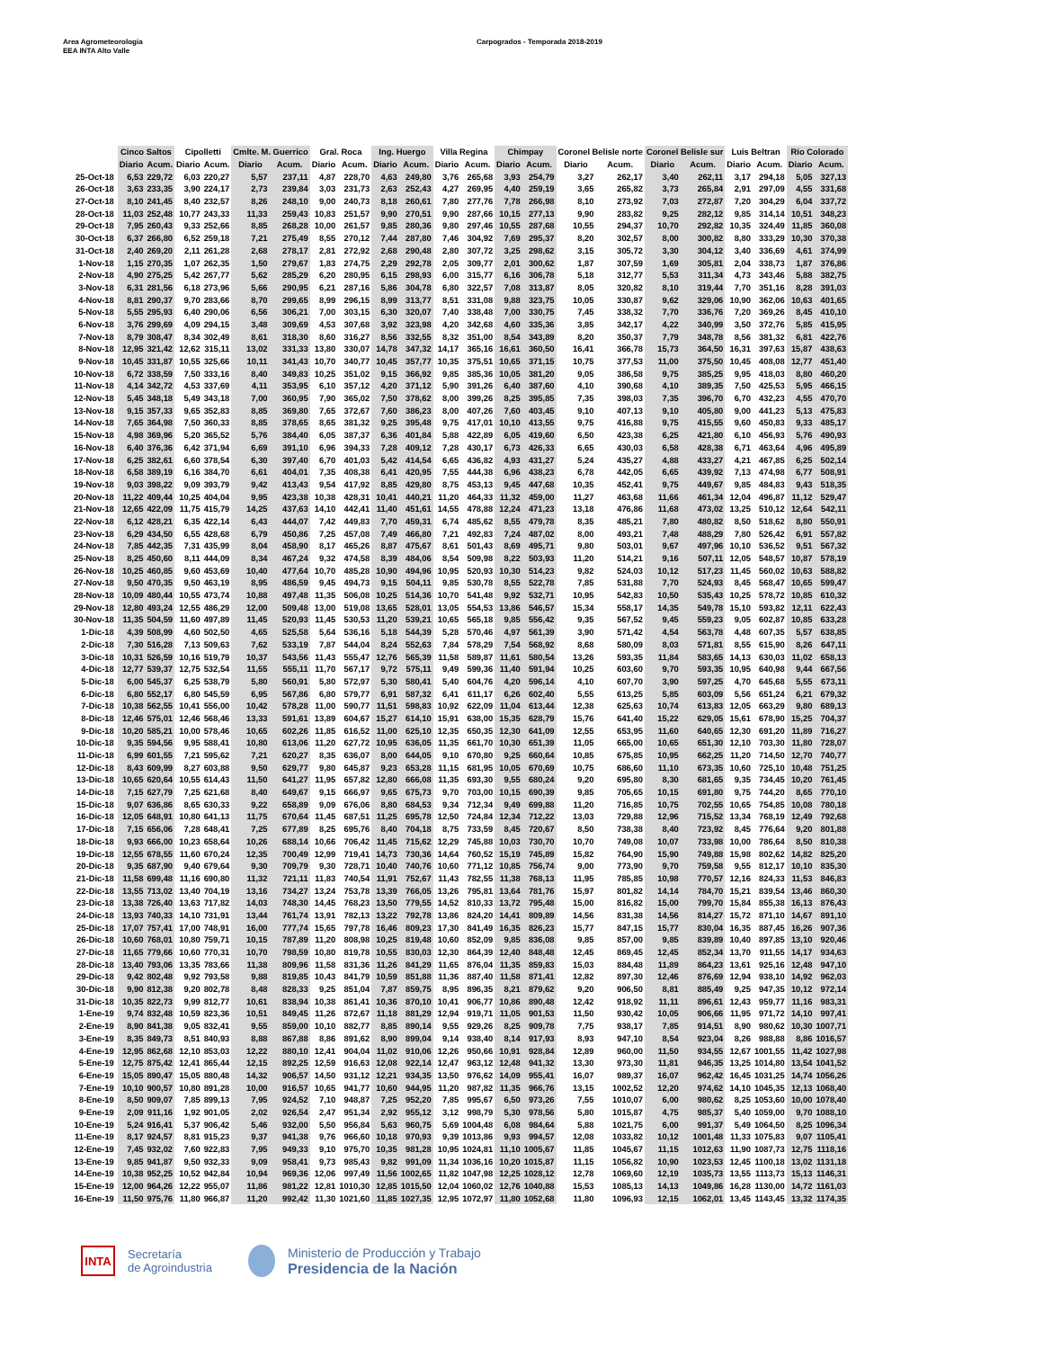Area Agrometeorologia
EEA INTA Alto Valle
Carpogrados - Temporada 2018-2019
| | Cinco Saltos | | Cipolletti | | Cmlte. M. Guerrico | | Gral. Roca | | Ing. Huergo | | Villa Regina | | Chimpay | | Coronel Belisle norte | | Coronel Belisle sur | | Luis Beltran | | Río Colorado | |
| --- | --- | --- | --- | --- | --- | --- | --- | --- | --- | --- | --- | --- | --- | --- | --- | --- | --- | --- | --- | --- | --- | --- |
| | Diario | Acum. | Diario | Acum. | Diario | Acum. | Diario | Acum. | Diario | Acum. | Diario | Acum. | Diario | Acum. | Diario | Acum. | Diario | Acum. | Diario | Acum. | Diario | Acum. |
| 25-Oct-18 | 6,53 | 229,72 | 6,03 | 220,27 | 5,57 | 237,11 | 4,87 | 228,70 | 4,63 | 249,80 | 3,76 | 265,68 | 3,93 | 254,79 | 3,27 | 262,17 | 3,40 | 262,11 | 3,17 | 294,18 | 5,05 | 327,13 |
| 26-Oct-18 | 3,63 | 233,35 | 3,90 | 224,17 | 2,73 | 239,84 | 3,03 | 231,73 | 2,63 | 252,43 | 4,27 | 269,95 | 4,40 | 259,19 | 3,65 | 265,82 | 3,73 | 265,84 | 2,91 | 297,09 | 4,55 | 331,68 |
| 27-Oct-18 | 8,10 | 241,45 | 8,40 | 232,57 | 8,26 | 248,10 | 9,00 | 240,73 | 8,18 | 260,61 | 7,80 | 277,76 | 7,78 | 266,98 | 8,10 | 273,92 | 7,03 | 272,87 | 7,20 | 304,29 | 6,04 | 337,72 |
| 28-Oct-18 | 11,03 | 252,48 | 10,77 | 243,33 | 11,33 | 259,43 | 10,83 | 251,57 | 9,90 | 270,51 | 9,90 | 287,66 | 10,15 | 277,13 | 9,90 | 283,82 | 9,25 | 282,12 | 9,85 | 314,14 | 10,51 | 348,23 |
| 29-Oct-18 | 7,95 | 260,43 | 9,33 | 252,66 | 8,85 | 268,28 | 10,00 | 261,57 | 9,85 | 280,36 | 9,80 | 297,46 | 10,55 | 287,68 | 10,55 | 294,37 | 10,70 | 292,82 | 10,35 | 324,49 | 11,85 | 360,08 |
| 30-Oct-18 | 6,37 | 266,80 | 6,52 | 259,18 | 7,21 | 275,49 | 8,55 | 270,12 | 7,44 | 287,80 | 7,46 | 304,92 | 7,69 | 295,37 | 8,20 | 302,57 | 8,00 | 300,82 | 8,80 | 333,29 | 10,30 | 370,38 |
| 31-Oct-18 | 2,40 | 269,20 | 2,11 | 261,28 | 2,68 | 278,17 | 2,81 | 272,92 | 2,68 | 290,48 | 2,80 | 307,72 | 3,25 | 298,62 | 3,15 | 305,72 | 3,30 | 304,12 | 3,40 | 336,69 | 4,61 | 374,99 |
| 1-Nov-18 | 1,15 | 270,35 | 1,07 | 262,35 | 1,50 | 279,67 | 1,83 | 274,75 | 2,29 | 292,78 | 2,05 | 309,77 | 2,01 | 300,62 | 1,87 | 307,59 | 1,69 | 305,81 | 2,04 | 338,73 | 1,87 | 376,86 |
| 2-Nov-18 | 4,90 | 275,25 | 5,42 | 267,77 | 5,62 | 285,29 | 6,20 | 280,95 | 6,15 | 298,93 | 6,00 | 315,77 | 6,16 | 306,78 | 5,18 | 312,77 | 5,53 | 311,34 | 4,73 | 343,46 | 5,88 | 382,75 |
| 3-Nov-18 | 6,31 | 281,56 | 6,18 | 273,96 | 5,66 | 290,95 | 6,21 | 287,16 | 5,86 | 304,78 | 6,80 | 322,57 | 7,08 | 313,87 | 8,05 | 320,82 | 8,10 | 319,44 | 7,70 | 351,16 | 8,28 | 391,03 |
| 4-Nov-18 | 8,81 | 290,37 | 9,70 | 283,66 | 8,70 | 299,65 | 8,99 | 296,15 | 8,99 | 313,77 | 8,51 | 331,08 | 9,88 | 323,75 | 10,05 | 330,87 | 9,62 | 329,06 | 10,90 | 362,06 | 10,63 | 401,65 |
| 5-Nov-18 | 5,55 | 295,93 | 6,40 | 290,06 | 6,56 | 306,21 | 7,00 | 303,15 | 6,30 | 320,07 | 7,40 | 338,48 | 7,00 | 330,75 | 7,45 | 338,32 | 7,70 | 336,76 | 7,20 | 369,26 | 8,45 | 410,10 |
| 6-Nov-18 | 3,76 | 299,69 | 4,09 | 294,15 | 3,48 | 309,69 | 4,53 | 307,68 | 3,92 | 323,98 | 4,20 | 342,68 | 4,60 | 335,36 | 3,85 | 342,17 | 4,22 | 340,99 | 3,50 | 372,76 | 5,85 | 415,95 |
| 7-Nov-18 | 8,79 | 308,47 | 8,34 | 302,49 | 8,61 | 318,30 | 8,60 | 316,27 | 8,56 | 332,55 | 8,32 | 351,00 | 8,54 | 343,89 | 8,20 | 350,37 | 7,79 | 348,78 | 8,56 | 381,32 | 6,81 | 422,76 |
| 8-Nov-18 | 12,95 | 321,42 | 12,62 | 315,11 | 13,02 | 331,33 | 13,80 | 330,07 | 14,78 | 347,32 | 14,17 | 365,16 | 16,61 | 360,50 | 16,41 | 366,78 | 15,73 | 364,50 | 16,31 | 397,63 | 15,87 | 438,63 |
| 9-Nov-18 | 10,45 | 331,87 | 10,55 | 325,66 | 10,11 | 341,43 | 10,70 | 340,77 | 10,45 | 357,77 | 10,35 | 375,51 | 10,65 | 371,15 | 10,75 | 377,53 | 11,00 | 375,50 | 10,45 | 408,08 | 12,77 | 451,40 |
| 10-Nov-18 | 6,72 | 338,59 | 7,50 | 333,16 | 8,40 | 349,83 | 10,25 | 351,02 | 9,15 | 366,92 | 9,85 | 385,36 | 10,05 | 381,20 | 9,05 | 386,58 | 9,75 | 385,25 | 9,95 | 418,03 | 8,80 | 460,20 |
| 11-Nov-18 | 4,14 | 342,72 | 4,53 | 337,69 | 4,11 | 353,95 | 6,10 | 357,12 | 4,20 | 371,12 | 5,90 | 391,26 | 6,40 | 387,60 | 4,10 | 390,68 | 4,10 | 389,35 | 7,50 | 425,53 | 5,95 | 466,15 |
| 12-Nov-18 | 5,45 | 348,18 | 5,49 | 343,18 | 7,00 | 360,95 | 7,90 | 365,02 | 7,50 | 378,62 | 8,00 | 399,26 | 8,25 | 395,85 | 7,35 | 398,03 | 7,35 | 396,70 | 6,70 | 432,23 | 4,55 | 470,70 |
| 13-Nov-18 | 9,15 | 357,33 | 9,65 | 352,83 | 8,85 | 369,80 | 7,65 | 372,67 | 7,60 | 386,23 | 8,00 | 407,26 | 7,60 | 403,45 | 9,10 | 407,13 | 9,10 | 405,80 | 9,00 | 441,23 | 5,13 | 475,83 |
| 14-Nov-18 | 7,65 | 364,98 | 7,50 | 360,33 | 8,85 | 378,65 | 8,65 | 381,32 | 9,25 | 395,48 | 9,75 | 417,01 | 10,10 | 413,55 | 9,75 | 416,88 | 9,75 | 415,55 | 9,60 | 450,83 | 9,33 | 485,17 |
| 15-Nov-18 | 4,98 | 369,96 | 5,20 | 365,52 | 5,76 | 384,40 | 6,05 | 387,37 | 6,36 | 401,84 | 5,88 | 422,89 | 6,05 | 419,60 | 6,50 | 423,38 | 6,25 | 421,80 | 6,10 | 456,93 | 5,76 | 490,93 |
| 16-Nov-18 | 6,40 | 376,36 | 6,42 | 371,94 | 6,69 | 391,10 | 6,96 | 394,33 | 7,28 | 409,12 | 7,28 | 430,17 | 6,73 | 426,33 | 6,65 | 430,03 | 6,58 | 428,38 | 6,71 | 463,64 | 4,96 | 495,89 |
| 17-Nov-18 | 6,25 | 382,61 | 6,60 | 378,54 | 6,30 | 397,40 | 6,70 | 401,03 | 5,42 | 414,54 | 6,65 | 436,82 | 4,93 | 431,27 | 5,24 | 435,27 | 4,88 | 433,27 | 4,21 | 467,85 | 6,25 | 502,14 |
| 18-Nov-18 | 6,58 | 389,19 | 6,16 | 384,70 | 6,61 | 404,01 | 7,35 | 408,38 | 6,41 | 420,95 | 7,55 | 444,38 | 6,96 | 438,23 | 6,78 | 442,05 | 6,65 | 439,92 | 7,13 | 474,98 | 6,77 | 508,91 |
| 19-Nov-18 | 9,03 | 398,22 | 9,09 | 393,79 | 9,42 | 413,43 | 9,54 | 417,92 | 8,85 | 429,80 | 8,75 | 453,13 | 9,45 | 447,68 | 10,35 | 452,41 | 9,75 | 449,67 | 9,85 | 484,83 | 9,43 | 518,35 |
| 20-Nov-18 | 11,22 | 409,44 | 10,25 | 404,04 | 9,95 | 423,38 | 10,38 | 428,31 | 10,41 | 440,21 | 11,20 | 464,33 | 11,32 | 459,00 | 11,27 | 463,68 | 11,66 | 461,34 | 12,04 | 496,87 | 11,12 | 529,47 |
| 21-Nov-18 | 12,65 | 422,09 | 11,75 | 415,79 | 14,25 | 437,63 | 14,10 | 442,41 | 11,40 | 451,61 | 14,55 | 478,88 | 12,24 | 471,23 | 13,18 | 476,86 | 11,68 | 473,02 | 13,25 | 510,12 | 12,64 | 542,11 |
| 22-Nov-18 | 6,12 | 428,21 | 6,35 | 422,14 | 6,43 | 444,07 | 7,42 | 449,83 | 7,70 | 459,31 | 6,74 | 485,62 | 8,55 | 479,78 | 8,35 | 485,21 | 7,80 | 480,82 | 8,50 | 518,62 | 8,80 | 550,91 |
| 23-Nov-18 | 6,29 | 434,50 | 6,55 | 428,68 | 6,79 | 450,86 | 7,25 | 457,08 | 7,49 | 466,80 | 7,21 | 492,83 | 7,24 | 487,02 | 8,00 | 493,21 | 7,48 | 488,29 | 7,80 | 526,42 | 6,91 | 557,82 |
| 24-Nov-18 | 7,85 | 442,35 | 7,31 | 435,99 | 8,04 | 458,90 | 8,17 | 465,26 | 8,87 | 475,67 | 8,61 | 501,43 | 8,69 | 495,71 | 9,80 | 503,01 | 9,67 | 497,96 | 10,10 | 536,52 | 9,51 | 567,32 |
| 25-Nov-18 | 8,25 | 450,60 | 8,11 | 444,09 | 8,34 | 467,24 | 9,32 | 474,58 | 8,39 | 484,06 | 8,54 | 509,98 | 8,22 | 503,93 | 11,20 | 514,21 | 9,16 | 507,11 | 12,05 | 548,57 | 10,87 | 578,19 |
| 26-Nov-18 | 10,25 | 460,85 | 9,60 | 453,69 | 10,40 | 477,64 | 10,70 | 485,28 | 10,90 | 494,96 | 10,95 | 520,93 | 10,30 | 514,23 | 9,82 | 524,03 | 10,12 | 517,23 | 11,45 | 560,02 | 10,63 | 588,82 |
| 27-Nov-18 | 9,50 | 470,35 | 9,50 | 463,19 | 8,95 | 486,59 | 9,45 | 494,73 | 9,15 | 504,11 | 9,85 | 530,78 | 8,55 | 522,78 | 7,85 | 531,88 | 7,70 | 524,93 | 8,45 | 568,47 | 10,65 | 599,47 |
| 28-Nov-18 | 10,09 | 480,44 | 10,55 | 473,74 | 10,88 | 497,48 | 11,35 | 506,08 | 10,25 | 514,36 | 10,70 | 541,48 | 9,92 | 532,71 | 10,95 | 542,83 | 10,50 | 535,43 | 10,25 | 578,72 | 10,85 | 610,32 |
| 29-Nov-18 | 12,80 | 493,24 | 12,55 | 486,29 | 12,00 | 509,48 | 13,00 | 519,08 | 13,65 | 528,01 | 13,05 | 554,53 | 13,86 | 546,57 | 15,34 | 558,17 | 14,35 | 549,78 | 15,10 | 593,82 | 12,11 | 622,43 |
| 30-Nov-18 | 11,35 | 504,59 | 11,60 | 497,89 | 11,45 | 520,93 | 11,45 | 530,53 | 11,20 | 539,21 | 10,65 | 565,18 | 9,85 | 556,42 | 9,35 | 567,52 | 9,45 | 559,23 | 9,05 | 602,87 | 10,85 | 633,28 |
| 1-Dic-18 | 4,39 | 508,99 | 4,60 | 502,50 | 4,65 | 525,58 | 5,64 | 536,16 | 5,18 | 544,39 | 5,28 | 570,46 | 4,97 | 561,39 | 3,90 | 571,42 | 4,54 | 563,78 | 4,48 | 607,35 | 5,57 | 638,85 |
| 2-Dic-18 | 7,30 | 516,28 | 7,13 | 509,63 | 7,62 | 533,19 | 7,87 | 544,04 | 8,24 | 552,63 | 7,84 | 578,29 | 7,54 | 568,92 | 8,68 | 580,09 | 8,03 | 571,81 | 8,55 | 615,90 | 8,26 | 647,11 |
| 3-Dic-18 | 10,31 | 526,59 | 10,16 | 519,79 | 10,37 | 543,56 | 11,43 | 555,47 | 12,76 | 565,39 | 11,58 | 589,87 | 11,61 | 580,54 | 13,26 | 593,35 | 11,84 | 583,65 | 14,13 | 630,03 | 11,02 | 658,13 |
| 4-Dic-18 | 12,77 | 539,37 | 12,75 | 532,54 | 11,55 | 555,11 | 11,70 | 567,17 | 9,72 | 575,11 | 9,49 | 599,36 | 11,40 | 591,94 | 10,25 | 603,60 | 9,70 | 593,35 | 10,95 | 640,98 | 9,44 | 667,56 |
| 5-Dic-18 | 6,00 | 545,37 | 6,25 | 538,79 | 5,80 | 560,91 | 5,80 | 572,97 | 5,30 | 580,41 | 5,40 | 604,76 | 4,20 | 596,14 | 4,10 | 607,70 | 3,90 | 597,25 | 4,70 | 645,68 | 5,55 | 673,11 |
| 6-Dic-18 | 6,80 | 552,17 | 6,80 | 545,59 | 6,95 | 567,86 | 6,80 | 579,77 | 6,91 | 587,32 | 6,41 | 611,17 | 6,26 | 602,40 | 5,55 | 613,25 | 5,85 | 603,09 | 5,56 | 651,24 | 6,21 | 679,32 |
| 7-Dic-18 | 10,38 | 562,55 | 10,41 | 556,00 | 10,42 | 578,28 | 11,00 | 590,77 | 11,51 | 598,83 | 10,92 | 622,09 | 11,04 | 613,44 | 12,38 | 625,63 | 10,74 | 613,83 | 12,05 | 663,29 | 9,80 | 689,13 |
| 8-Dic-18 | 12,46 | 575,01 | 12,46 | 568,46 | 13,33 | 591,61 | 13,89 | 604,67 | 15,27 | 614,10 | 15,91 | 638,00 | 15,35 | 628,79 | 15,76 | 641,40 | 15,22 | 629,05 | 15,61 | 678,90 | 15,25 | 704,37 |
| 9-Dic-18 | 10,20 | 585,21 | 10,00 | 578,46 | 10,65 | 602,26 | 11,85 | 616,52 | 11,00 | 625,10 | 12,35 | 650,35 | 12,30 | 641,09 | 12,55 | 653,95 | 11,60 | 640,65 | 12,30 | 691,20 | 11,89 | 716,27 |
| 10-Dic-18 | 9,35 | 594,56 | 9,95 | 588,41 | 10,80 | 613,06 | 11,20 | 627,72 | 10,95 | 636,05 | 11,35 | 661,70 | 10,30 | 651,39 | 11,05 | 665,00 | 10,65 | 651,30 | 12,10 | 703,30 | 11,80 | 728,07 |
| 11-Dic-18 | 6,99 | 601,55 | 7,21 | 595,62 | 7,21 | 620,27 | 8,35 | 636,07 | 8,00 | 644,05 | 9,10 | 670,80 | 9,25 | 660,64 | 10,85 | 675,85 | 10,95 | 662,25 | 11,20 | 714,50 | 12,70 | 740,77 |
| 12-Dic-18 | 8,43 | 609,99 | 8,27 | 603,88 | 9,50 | 629,77 | 9,80 | 645,87 | 9,23 | 653,28 | 11,15 | 681,95 | 10,05 | 670,69 | 10,75 | 686,60 | 11,10 | 673,35 | 10,60 | 725,10 | 10,48 | 751,25 |
| 13-Dic-18 | 10,65 | 620,64 | 10,55 | 614,43 | 11,50 | 641,27 | 11,95 | 657,82 | 12,80 | 666,08 | 11,35 | 693,30 | 9,55 | 680,24 | 9,20 | 695,80 | 8,30 | 681,65 | 9,35 | 734,45 | 10,20 | 761,45 |
| 14-Dic-18 | 7,15 | 627,79 | 7,25 | 621,68 | 8,40 | 649,67 | 9,15 | 666,97 | 9,65 | 675,73 | 9,70 | 703,00 | 10,15 | 690,39 | 9,85 | 705,65 | 10,15 | 691,80 | 9,75 | 744,20 | 8,65 | 770,10 |
| 15-Dic-18 | 9,07 | 636,86 | 8,65 | 630,33 | 9,22 | 658,89 | 9,09 | 676,06 | 8,80 | 684,53 | 9,34 | 712,34 | 9,49 | 699,88 | 11,20 | 716,85 | 10,75 | 702,55 | 10,65 | 754,85 | 10,08 | 780,18 |
| 16-Dic-18 | 12,05 | 648,91 | 10,80 | 641,13 | 11,75 | 670,64 | 11,45 | 687,51 | 11,25 | 695,78 | 12,50 | 724,84 | 12,34 | 712,22 | 13,03 | 729,88 | 12,96 | 715,52 | 13,34 | 768,19 | 12,49 | 792,68 |
| 17-Dic-18 | 7,15 | 656,06 | 7,28 | 648,41 | 7,25 | 677,89 | 8,25 | 695,76 | 8,40 | 704,18 | 8,75 | 733,59 | 8,45 | 720,67 | 8,50 | 738,38 | 8,40 | 723,92 | 8,45 | 776,64 | 9,20 | 801,88 |
| 18-Dic-18 | 9,93 | 666,00 | 10,23 | 658,64 | 10,26 | 688,14 | 10,66 | 706,42 | 11,45 | 715,62 | 12,29 | 745,88 | 10,03 | 730,70 | 10,70 | 749,08 | 10,07 | 733,98 | 10,00 | 786,64 | 8,50 | 810,38 |
| 19-Dic-18 | 12,55 | 678,55 | 11,60 | 670,24 | 12,35 | 700,49 | 12,99 | 719,41 | 14,73 | 730,36 | 14,64 | 760,52 | 15,19 | 745,89 | 15,82 | 764,90 | 15,90 | 749,88 | 15,98 | 802,62 | 14,82 | 825,20 |
| 20-Dic-18 | 9,35 | 687,90 | 9,40 | 679,64 | 9,30 | 709,79 | 9,30 | 728,71 | 10,40 | 740,76 | 10,60 | 771,12 | 10,85 | 756,74 | 9,00 | 773,90 | 9,70 | 759,58 | 9,55 | 812,17 | 10,10 | 835,30 |
| 21-Dic-18 | 11,58 | 699,48 | 11,16 | 690,80 | 11,32 | 721,11 | 11,83 | 740,54 | 11,91 | 752,67 | 11,43 | 782,55 | 11,38 | 768,13 | 11,95 | 785,85 | 10,98 | 770,57 | 12,16 | 824,33 | 11,53 | 846,83 |
| 22-Dic-18 | 13,55 | 713,02 | 13,40 | 704,19 | 13,16 | 734,27 | 13,24 | 753,78 | 13,39 | 766,05 | 13,26 | 795,81 | 13,64 | 781,76 | 15,97 | 801,82 | 14,14 | 784,70 | 15,21 | 839,54 | 13,46 | 860,30 |
| 23-Dic-18 | 13,38 | 726,40 | 13,63 | 717,82 | 14,03 | 748,30 | 14,45 | 768,23 | 13,50 | 779,55 | 14,52 | 810,33 | 13,72 | 795,48 | 15,00 | 816,82 | 15,00 | 799,70 | 15,84 | 855,38 | 16,13 | 876,43 |
| 24-Dic-18 | 13,93 | 740,33 | 14,10 | 731,91 | 13,44 | 761,74 | 13,91 | 782,13 | 13,22 | 792,78 | 13,86 | 824,20 | 14,41 | 809,89 | 14,56 | 831,38 | 14,56 | 814,27 | 15,72 | 871,10 | 14,67 | 891,10 |
| 25-Dic-18 | 17,07 | 757,41 | 17,00 | 748,91 | 16,00 | 777,74 | 15,65 | 797,78 | 16,46 | 809,23 | 17,30 | 841,49 | 16,35 | 826,23 | 15,77 | 847,15 | 15,77 | 830,04 | 16,35 | 887,45 | 16,26 | 907,36 |
| 26-Dic-18 | 10,60 | 768,01 | 10,80 | 759,71 | 10,15 | 787,89 | 11,20 | 808,98 | 10,25 | 819,48 | 10,60 | 852,09 | 9,85 | 836,08 | 9,85 | 857,00 | 9,85 | 839,89 | 10,40 | 897,85 | 13,10 | 920,46 |
| 27-Dic-18 | 11,65 | 779,66 | 10,60 | 770,31 | 10,70 | 798,59 | 10,80 | 819,78 | 10,55 | 830,03 | 12,30 | 864,39 | 12,40 | 848,48 | 12,45 | 869,45 | 12,45 | 852,34 | 13,70 | 911,55 | 14,17 | 934,63 |
| 28-Dic-18 | 13,40 | 793,06 | 13,35 | 783,66 | 11,38 | 809,96 | 11,58 | 831,36 | 11,26 | 841,29 | 11,65 | 876,04 | 11,35 | 859,83 | 15,03 | 884,48 | 11,89 | 864,23 | 13,61 | 925,16 | 12,48 | 947,10 |
| 29-Dic-18 | 9,42 | 802,48 | 9,92 | 793,58 | 9,88 | 819,85 | 10,43 | 841,79 | 10,59 | 851,88 | 11,36 | 887,40 | 11,58 | 871,41 | 12,82 | 897,30 | 12,46 | 876,69 | 12,94 | 938,10 | 14,92 | 962,03 |
| 30-Dic-18 | 9,90 | 812,38 | 9,20 | 802,78 | 8,48 | 828,33 | 9,25 | 851,04 | 7,87 | 859,75 | 8,95 | 896,35 | 8,21 | 879,62 | 9,20 | 906,50 | 8,81 | 885,49 | 9,25 | 947,35 | 10,12 | 972,14 |
| 31-Dic-18 | 10,35 | 822,73 | 9,99 | 812,77 | 10,61 | 838,94 | 10,38 | 861,41 | 10,36 | 870,10 | 10,41 | 906,77 | 10,86 | 890,48 | 12,42 | 918,92 | 11,11 | 896,61 | 12,43 | 959,77 | 11,16 | 983,31 |
| 1-Ene-19 | 9,74 | 832,48 | 10,59 | 823,36 | 10,51 | 849,45 | 11,26 | 872,67 | 11,18 | 881,29 | 12,94 | 919,71 | 11,05 | 901,53 | 11,50 | 930,42 | 10,05 | 906,66 | 11,95 | 971,72 | 14,10 | 997,41 |
| 2-Ene-19 | 8,90 | 841,38 | 9,05 | 832,41 | 9,55 | 859,00 | 10,10 | 882,77 | 8,85 | 890,14 | 9,55 | 929,26 | 8,25 | 909,78 | 7,75 | 938,17 | 7,85 | 914,51 | 8,90 | 980,62 | 10,30 | 1007,71 |
| 3-Ene-19 | 8,35 | 849,73 | 8,51 | 840,93 | 8,88 | 867,88 | 8,86 | 891,62 | 8,90 | 899,04 | 9,14 | 938,40 | 8,14 | 917,93 | 8,93 | 947,10 | 8,54 | 923,04 | 8,26 | 988,88 | 8,86 | 1016,57 |
| 4-Ene-19 | 12,95 | 862,68 | 12,10 | 853,03 | 12,22 | 880,10 | 12,41 | 904,04 | 11,02 | 910,06 | 12,26 | 950,66 | 10,91 | 928,84 | 12,89 | 960,00 | 11,50 | 934,55 | 12,67 | 1001,55 | 11,42 | 1027,98 |
| 5-Ene-19 | 12,75 | 875,42 | 12,41 | 865,44 | 12,15 | 892,25 | 12,59 | 916,63 | 12,08 | 922,14 | 12,47 | 963,12 | 12,48 | 941,32 | 13,30 | 973,30 | 11,81 | 946,35 | 13,25 | 1014,80 | 13,54 | 1041,52 |
| 6-Ene-19 | 15,05 | 890,47 | 15,05 | 880,48 | 14,32 | 906,57 | 14,50 | 931,12 | 12,21 | 934,35 | 13,50 | 976,62 | 14,09 | 955,41 | 16,07 | 989,37 | 16,07 | 962,42 | 16,45 | 1031,25 | 14,74 | 1056,26 |
| 7-Ene-19 | 10,10 | 900,57 | 10,80 | 891,28 | 10,00 | 916,57 | 10,65 | 941,77 | 10,60 | 944,95 | 11,20 | 987,82 | 11,35 | 966,76 | 13,15 | 1002,52 | 12,20 | 974,62 | 14,10 | 1045,35 | 12,13 | 1068,40 |
| 8-Ene-19 | 8,50 | 909,07 | 7,85 | 899,13 | 7,95 | 924,52 | 7,10 | 948,87 | 7,25 | 952,20 | 7,85 | 995,67 | 6,50 | 973,26 | 7,55 | 1010,07 | 6,00 | 980,62 | 8,25 | 1053,60 | 10,00 | 1078,40 |
| 9-Ene-19 | 2,09 | 911,16 | 1,92 | 901,05 | 2,02 | 926,54 | 2,47 | 951,34 | 2,92 | 955,12 | 3,12 | 998,79 | 5,30 | 978,56 | 5,80 | 1015,87 | 4,75 | 985,37 | 5,40 | 1059,00 | 9,70 | 1088,10 |
| 10-Ene-19 | 5,24 | 916,41 | 5,37 | 906,42 | 5,46 | 932,00 | 5,50 | 956,84 | 5,63 | 960,75 | 5,69 | 1004,48 | 6,08 | 984,64 | 5,88 | 1021,75 | 6,00 | 991,37 | 5,49 | 1064,50 | 8,25 | 1096,34 |
| 11-Ene-19 | 8,17 | 924,57 | 8,81 | 915,23 | 9,37 | 941,38 | 9,76 | 966,60 | 10,18 | 970,93 | 9,39 | 1013,86 | 9,93 | 994,57 | 12,08 | 1033,82 | 10,12 | 1001,48 | 11,33 | 1075,83 | 9,07 | 1105,41 |
| 12-Ene-19 | 7,45 | 932,02 | 7,60 | 922,83 | 7,95 | 949,33 | 9,10 | 975,70 | 10,35 | 981,28 | 10,95 | 1024,81 | 11,10 | 1005,67 | 11,85 | 1045,67 | 11,15 | 1012,63 | 11,90 | 1087,73 | 12,75 | 1118,16 |
| 13-Ene-19 | 9,85 | 941,87 | 9,50 | 932,33 | 9,09 | 958,41 | 9,73 | 985,43 | 9,82 | 991,09 | 11,34 | 1036,16 | 10,20 | 1015,87 | 11,15 | 1056,82 | 10,90 | 1023,53 | 12,45 | 1100,18 | 13,02 | 1131,18 |
| 14-Ene-19 | 10,38 | 952,25 | 10,52 | 942,84 | 10,94 | 969,36 | 12,06 | 997,49 | 11,56 | 1002,65 | 11,82 | 1047,98 | 12,25 | 1028,12 | 12,78 | 1069,60 | 12,19 | 1035,73 | 13,55 | 1113,73 | 15,13 | 1146,31 |
| 15-Ene-19 | 12,00 | 964,26 | 12,22 | 955,07 | 11,86 | 981,22 | 12,81 | 1010,30 | 12,85 | 1015,50 | 12,04 | 1060,02 | 12,76 | 1040,88 | 15,53 | 1085,13 | 14,13 | 1049,86 | 16,28 | 1130,00 | 14,72 | 1161,03 |
| 16-Ene-19 | 11,50 | 975,76 | 11,80 | 966,87 | 11,20 | 992,42 | 11,30 | 1021,60 | 11,85 | 1027,35 | 12,95 | 1072,97 | 11,80 | 1052,68 | 11,80 | 1096,93 | 12,15 | 1062,01 | 13,45 | 1143,45 | 13,32 | 1174,35 |
INTA
Secretaría
de Agroindustria
Ministerio de Producción y Trabajo
Presidencia de la Nación